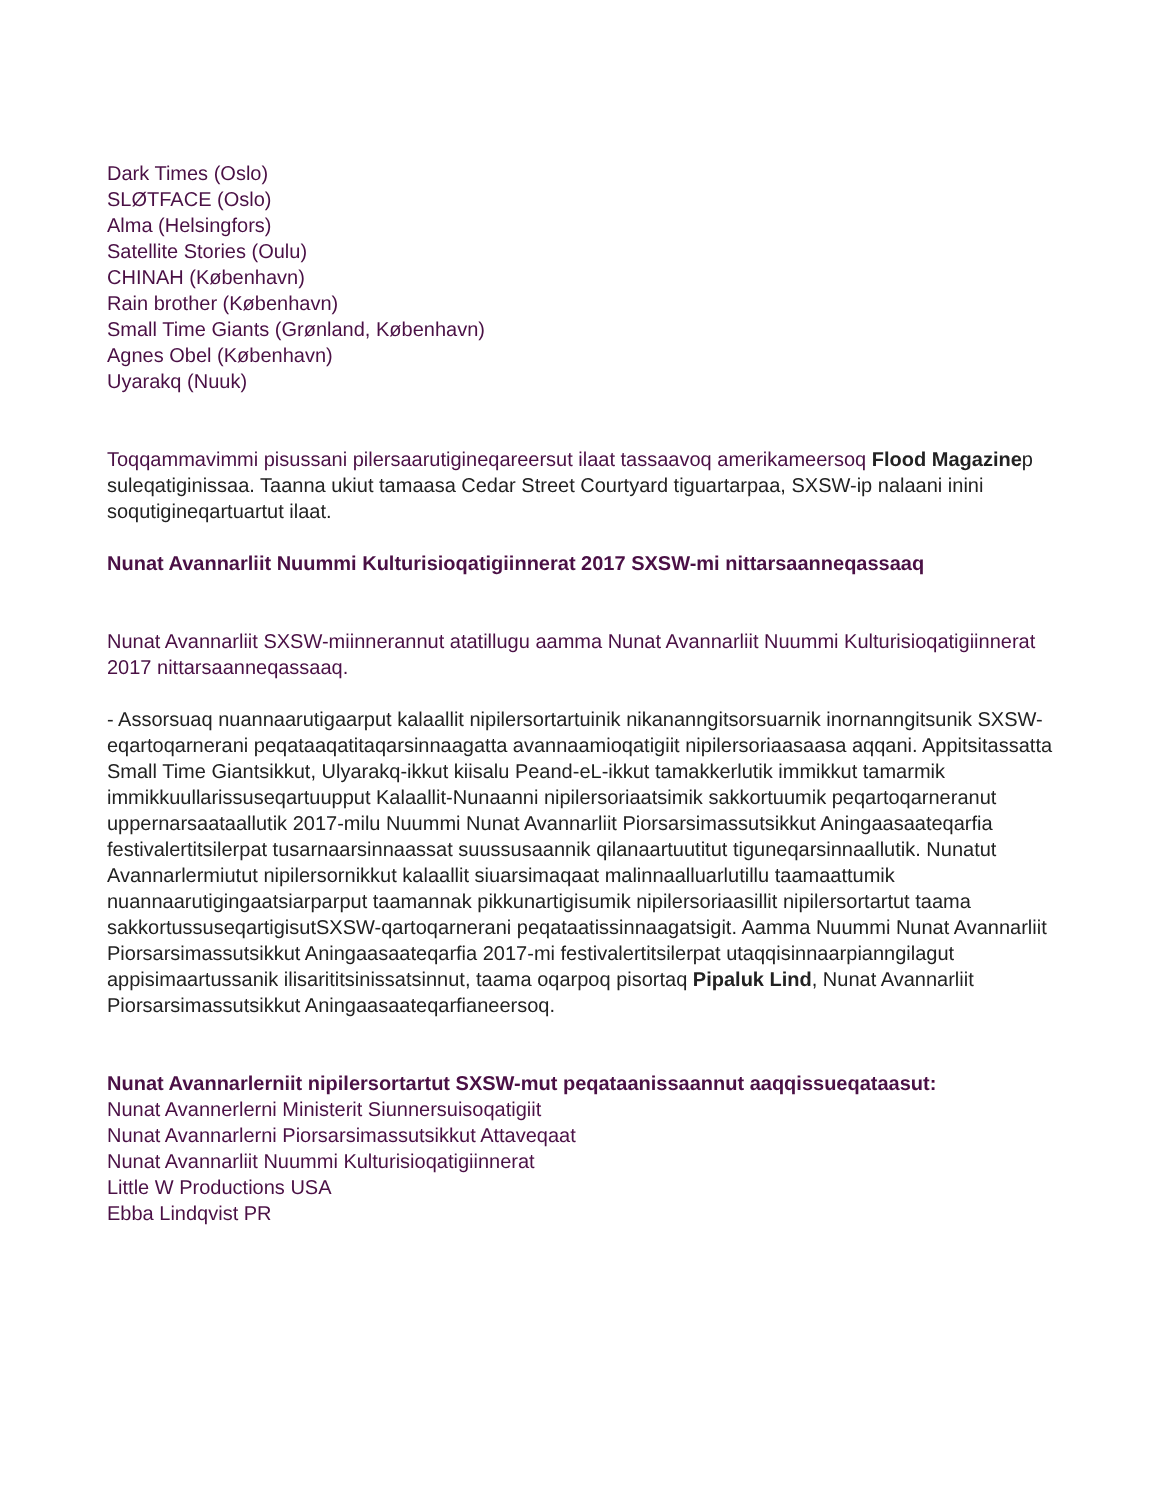Dark Times (Oslo)
SLØTFACE (Oslo)
Alma (Helsingfors)
Satellite Stories (Oulu)
CHINAH (København)
Rain brother (København)
Small Time Giants (Grønland, København)
Agnes Obel (København)
Uyarakq (Nuuk)
Toqqammavimmi pisussani pilersaarutigineqareersut ilaat tassaavoq amerikameersoq Flood Magazinep suleqatiginissaa. Taanna ukiut tamaasa Cedar Street Courtyard tiguartarpaa, SXSW-ip nalaani inini soqutigineqartuartut ilaat.
Nunat Avannarliit Nuummi Kulturisioqatigiinnerat 2017 SXSW-mi nittarsaanneqassaaq
Nunat Avannarliit SXSW-miinnerannut atatillugu aamma Nunat Avannarliit Nuummi Kulturisioqatigiinnerat 2017 nittarsaanneqassaaq.
- Assorsuaq nuannaarutigaarput kalaallit nipilersortartuinik nikananngitsorsuarnik inornanngitsunik SXSW-eqartoqarnerani peqataaqatitaqarsinnaagatta avannaamioqatigiit nipilersoriaasaasa aqqani. Appitsitassatta Small Time Giantsikkut, Ulyarakq-ikkut kiisalu Peand-eL-ikkut tamakkerlutik immikkut tamarmik immikkuullarissuseqartuupput Kalaallit-Nunaanni nipilersoriaatsimik sakkortuumik peqartoqarneranut uppernarsaataallutik 2017-milu Nuummi Nunat Avannarliit Piorsarsimassutsikkut Aningaasaateqarfia festivalertitsilerpat tusarnaarsinnaassat suussusaannik qilanaartuutitut tiguneqarsinnaallutik. Nunatut Avannarlermiutut nipilersornikkut kalaallit siuarsimaqaat malinnaalluarlutillu taamaattumik nuannaarutigingaatsiarparput taamannak pikkunartigisumik nipilersoriaasillit nipilersortartut taama sakkortussuseqartigisutSXSW-qartoqarnerani peqataatissinnaagatsigit. Aamma Nuummi Nunat Avannarliit Piorsarsimassutsikkut Aningaasaateqarfia 2017-mi festivalertitsilerpat utaqqisinnaarpianngilagut appisimaartussanik ilisarititsinissatsinnut, taama oqarpoq pisortaq Pipaluk Lind, Nunat Avannarliit Piorsarsimassutsikkut Aningaasaateqarfianeersoq.
Nunat Avannarlerniit nipilersortartut SXSW-mut peqataanissaannut aaqqissueqataasut:
Nunat Avannerlerni Ministerit Siunnersuisoqatigiit
Nunat Avannarlerni Piorsarsimassutsikkut Attaveqaat
Nunat Avannarliit Nuummi Kulturisioqatigiinnerat
Little W Productions USA
Ebba Lindqvist PR